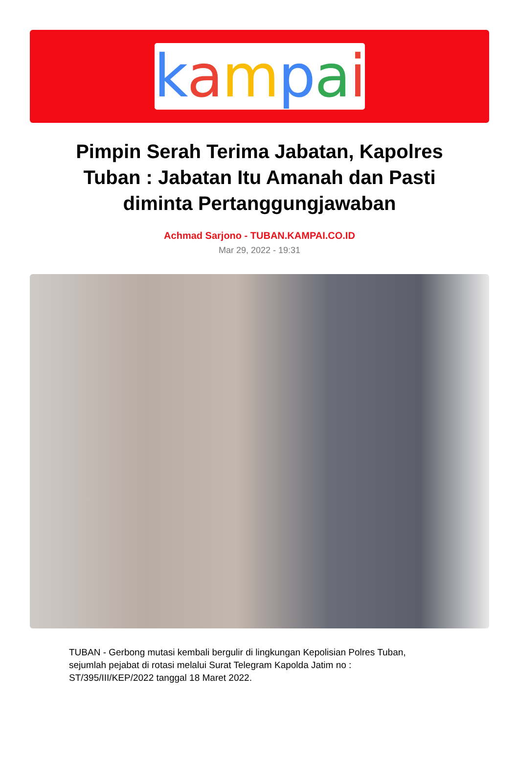kampai
Pimpin Serah Terima Jabatan, Kapolres Tuban : Jabatan Itu Amanah dan Pasti diminta Pertanggungjawaban
Achmad Sarjono - TUBAN.KAMPAI.CO.ID
Mar 29, 2022 - 19:31
TUBAN - Gerbong mutasi kembali bergulir di lingkungan Kepolisian Polres Tuban, sejumlah pejabat di rotasi melalui Surat Telegram Kapolda Jatim no : ST/395/III/KEP/2022 tanggal 18 Maret 2022.